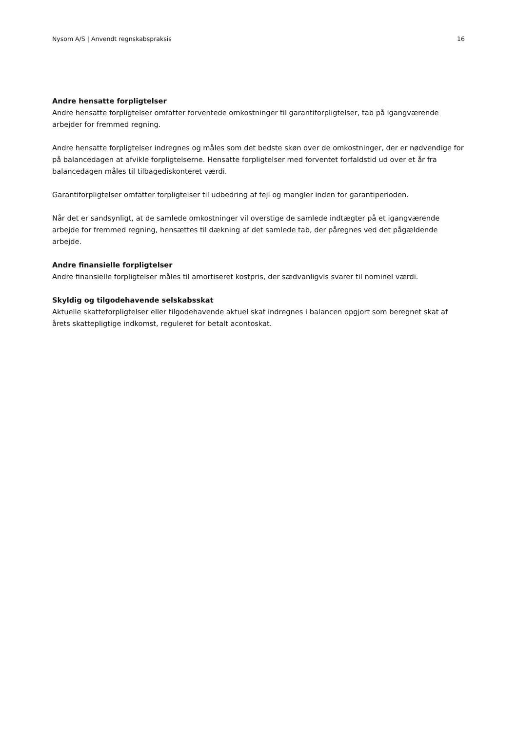Nysom A/S | Anvendt regnskabspraksis 16
Andre hensatte forpligtelser
Andre hensatte forpligtelser omfatter forventede omkostninger til garantiforpligtelser, tab på igangværende arbejder for fremmed regning.
Andre hensatte forpligtelser indregnes og måles som det bedste skøn over de omkostninger, der er nødvendige for på balancedagen at afvikle forpligtelserne. Hensatte forpligtelser med forventet forfaldstid ud over et år fra balancedagen måles til tilbagediskonteret værdi.
Garantiforpligtelser omfatter forpligtelser til udbedring af fejl og mangler inden for garantiperioden.
Når det er sandsynligt, at de samlede omkostninger vil overstige de samlede indtægter på et igangværende arbejde for fremmed regning, hensættes til dækning af det samlede tab, der påregnes ved det pågældende arbejde.
Andre finansielle forpligtelser
Andre finansielle forpligtelser måles til amortiseret kostpris, der sædvanligvis svarer til nominel værdi.
Skyldig og tilgodehavende selskabsskat
Aktuelle skatteforpligtelser eller tilgodehavende aktuel skat indregnes i balancen opgjort som beregnet skat af årets skattepligtige indkomst, reguleret for betalt acontoskat.